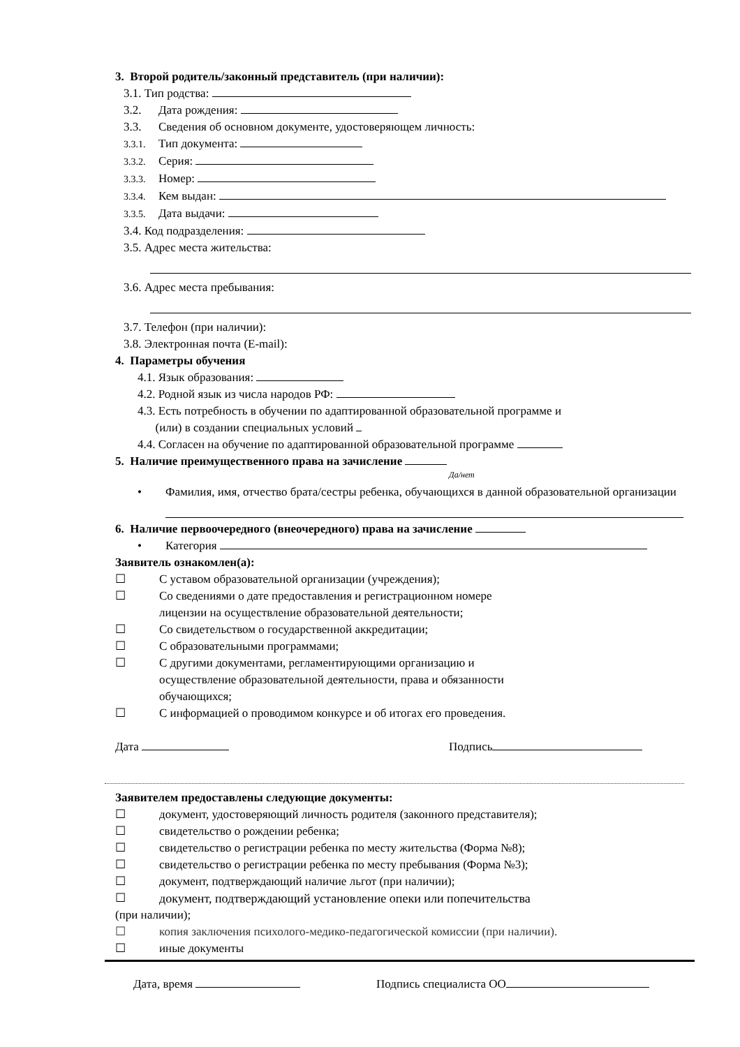3. Второй родитель/законный представитель (при наличии):
3.1. Тип родства:
3.2. Дата рождения:
3.3. Сведения об основном документе, удостоверяющем личность:
3.3.1. Тип документа:
3.3.2. Серия:
3.3.3. Номер:
3.3.4. Кем выдан:
3.3.5. Дата выдачи:
3.4. Код подразделения:
3.5. Адрес места жительства:
3.6. Адрес места пребывания:
3.7. Телефон (при наличии):
3.8. Электронная почта (E-mail):
4. Параметры обучения
4.1. Язык образования:
4.2. Родной язык из числа народов РФ:
4.3. Есть потребность в обучении по адаптированной образовательной программе и
(или) в создании специальных условий
4.4. Согласен на обучение по адаптированной образовательной программе
5. Наличие преимущественного права на зачисление
Да/нет
• Фамилия, имя, отчество брата/сестры ребенка, обучающихся в данной образовательной организации
6. Наличие первоочередного (внеочередного) права на зачисление
• Категория
Заявитель ознакомлен(а):
☐ С уставом образовательной организации (учреждения);
☐ Со сведениями о дате предоставления и регистрационном номере
лицензии на осуществление образовательной деятельности;
☐ Со свидетельством о государственной аккредитации;
☐ С образовательными программами;
☐ С другими документами, регламентирующими организацию и
осуществление образовательной деятельности, права и обязанности
обучающихся;
☐ С информацией о проводимом конкурсе и об итогах его проведения.
Дата Подпись
Заявителем предоставлены следующие документы:
☐ документ, удостоверяющий личность родителя (законного представителя);
☐ свидетельство о рождении ребенка;
☐ свидетельство о регистрации ребенка по месту жительства (Форма №8);
☐ свидетельство о регистрации ребенка по месту пребывания (Форма №3);
☐ документ, подтверждающий наличие льгот (при наличии);
☐ документ, подтверждающий установление опеки или попечительства
(при наличии);
☐ копия заключения психолого-медико-педагогической комиссии (при наличии).
☐ иные документы
Дата, время Подпись специалиста ОО